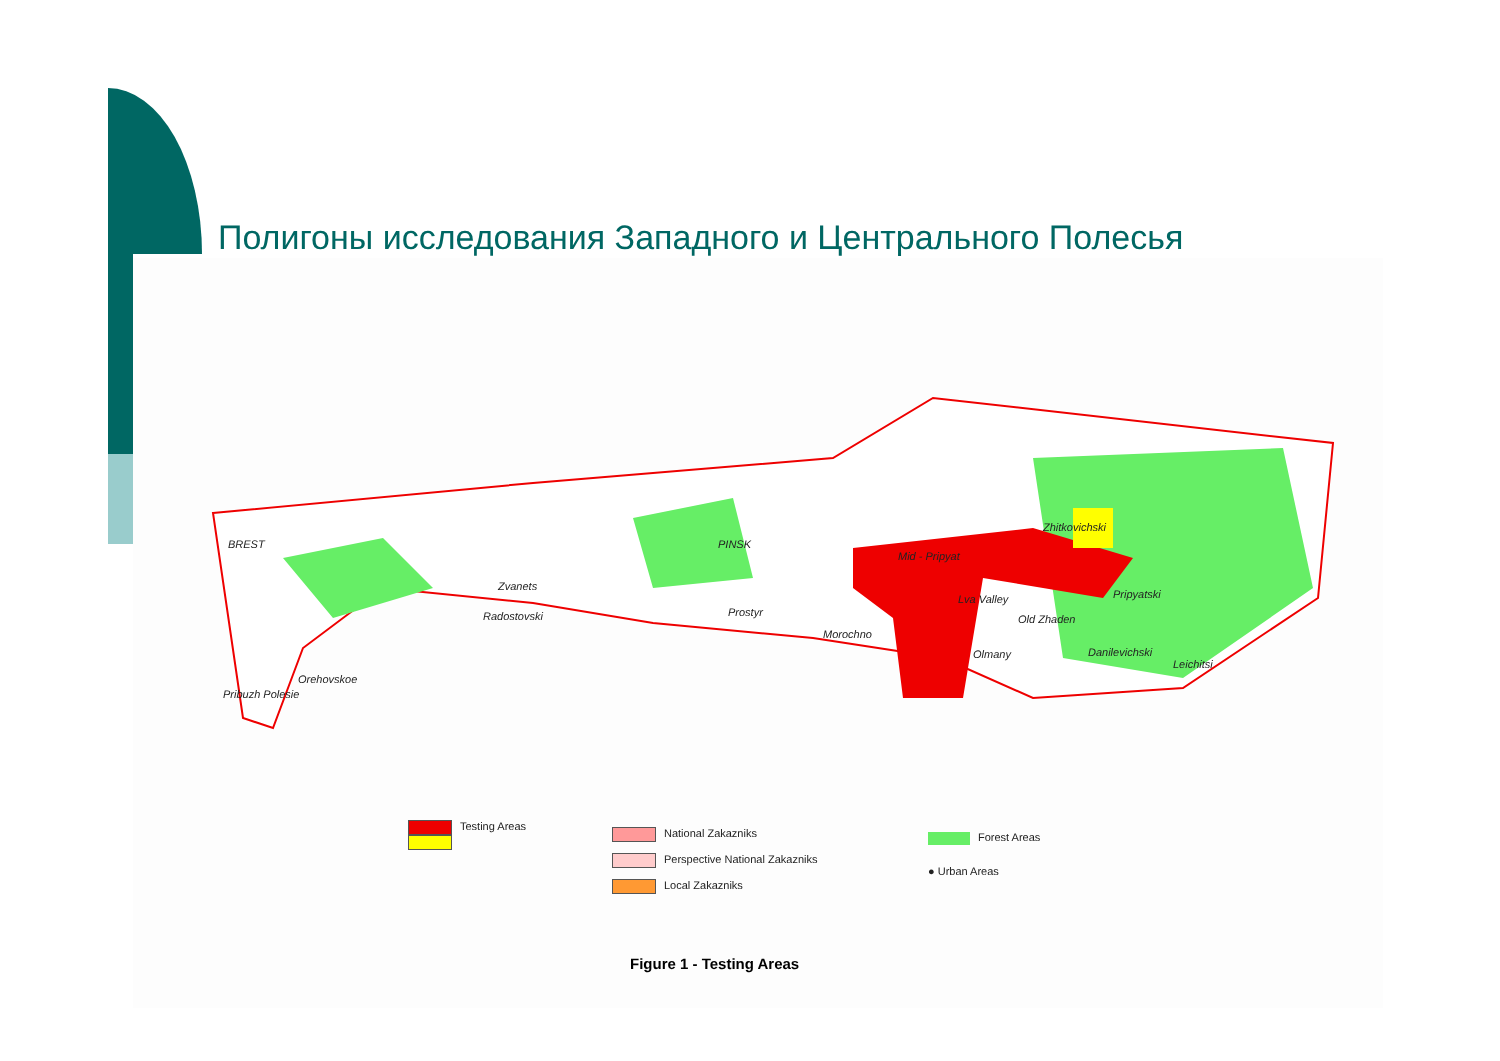Полигоны исследования Западного и Центрального Полесья
BREST PINSK
Zvanets
Radostovski Prostyr
Morochno
Mid - Pripyat
Zhitkovichski
Lva Valley Pripyatski
Old Zhaden
Olmany Danilevichski
Leichitsi
Orehovskoe
Pribuzh Polesie
Testing Areas
National Zakazniks
Perspective National Zakazniks
Local Zakazniks
Forest Areas
● Urban Areas
Figure 1 - Testing Areas